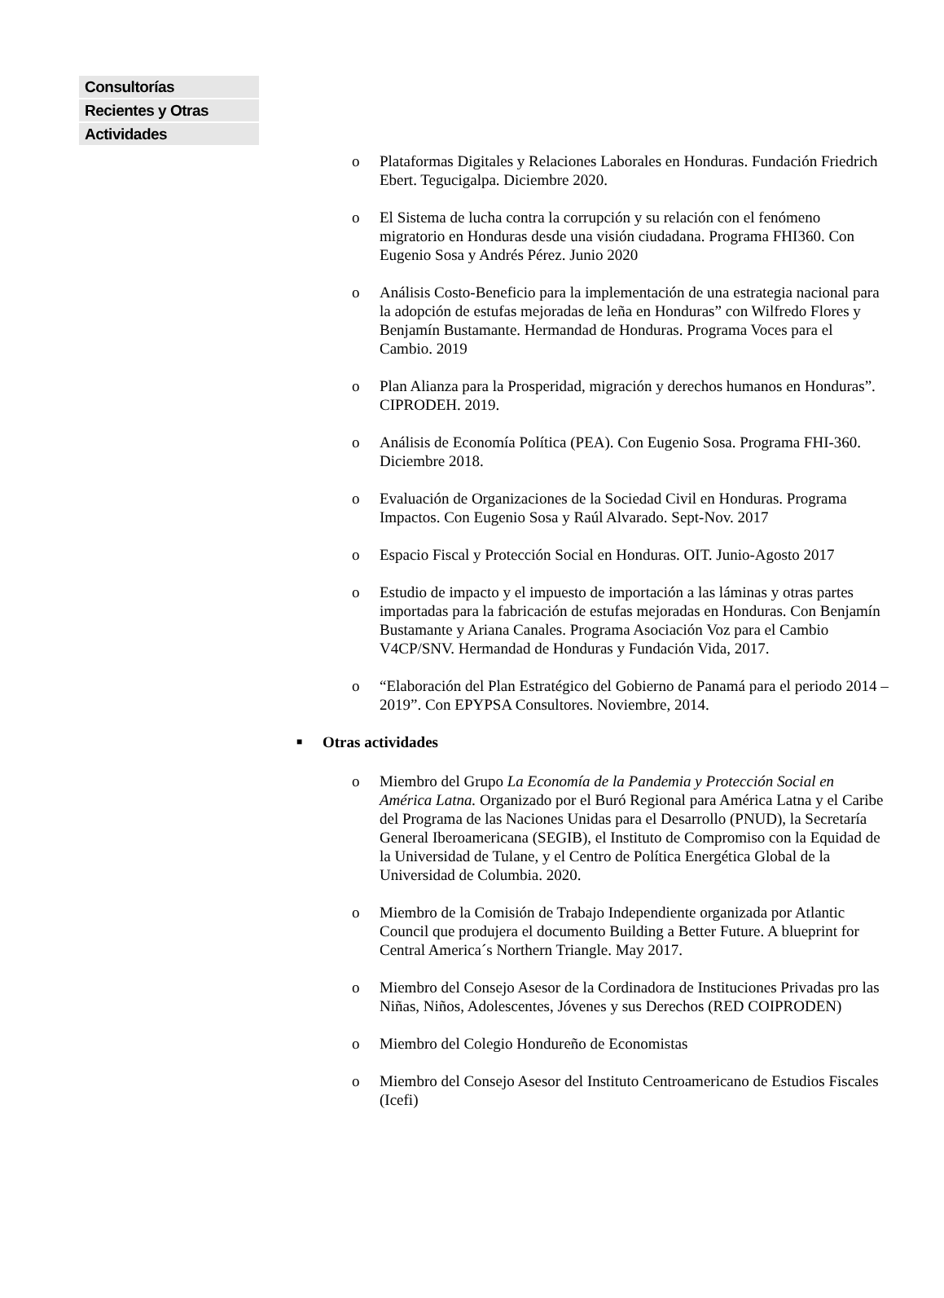Consultorías
Recientes y Otras
Actividades
o Plataformas Digitales y Relaciones Laborales en Honduras. Fundación Friedrich Ebert. Tegucigalpa. Diciembre 2020.
o El Sistema de lucha contra la corrupción y su relación con el fenómeno migratorio en Honduras desde una visión ciudadana. Programa FHI360. Con Eugenio Sosa y Andrés Pérez. Junio 2020
o Análisis Costo-Beneficio para la implementación de una estrategia nacional para la adopción de estufas mejoradas de leña en Honduras” con Wilfredo Flores y Benjamín Bustamante. Hermandad de Honduras. Programa Voces para el Cambio. 2019
o Plan Alianza para la Prosperidad, migración y derechos humanos en Honduras”. CIPRODEH. 2019.
o Análisis de Economía Política (PEA). Con Eugenio Sosa. Programa FHI-360. Diciembre 2018.
o Evaluación de Organizaciones de la Sociedad Civil en Honduras. Programa Impactos. Con Eugenio Sosa y Raúl Alvarado. Sept-Nov. 2017
o Espacio Fiscal y Protección Social en Honduras. OIT. Junio-Agosto 2017
o Estudio de impacto y el impuesto de importación a las láminas y otras partes importadas para la fabricación de estufas mejoradas en Honduras. Con Benjamín Bustamante y Ariana Canales. Programa Asociación Voz para el Cambio V4CP/SNV. Hermandad de Honduras y Fundación Vida, 2017.
o “Elaboración del Plan Estratégico del Gobierno de Panamá para el periodo 2014 – 2019”. Con EPYPSA Consultores. Noviembre, 2014.
■ Otras actividades
o Miembro del Grupo La Economía de la Pandemia y Protección Social en América Latna. Organizado por el Buró Regional para América Latna y el Caribe del Programa de las Naciones Unidas para el Desarrollo (PNUD), la Secretaría General Iberoamericana (SEGIB), el Instituto de Compromiso con la Equidad de la Universidad de Tulane, y el Centro de Política Energética Global de la Universidad de Columbia. 2020.
o Miembro de la Comisión de Trabajo Independiente organizada por Atlantic Council que produjera el documento Building a Better Future. A blueprint for Central America´s Northern Triangle. May 2017.
o Miembro del Consejo Asesor de la Cordinadora de Instituciones Privadas pro las Niñas, Niños, Adolescentes, Jóvenes y sus Derechos (RED COIPRODEN)
o Miembro del Colegio Hondureño de Economistas
o Miembro del Consejo Asesor del Instituto Centroamericano de Estudios Fiscales (Icefi)